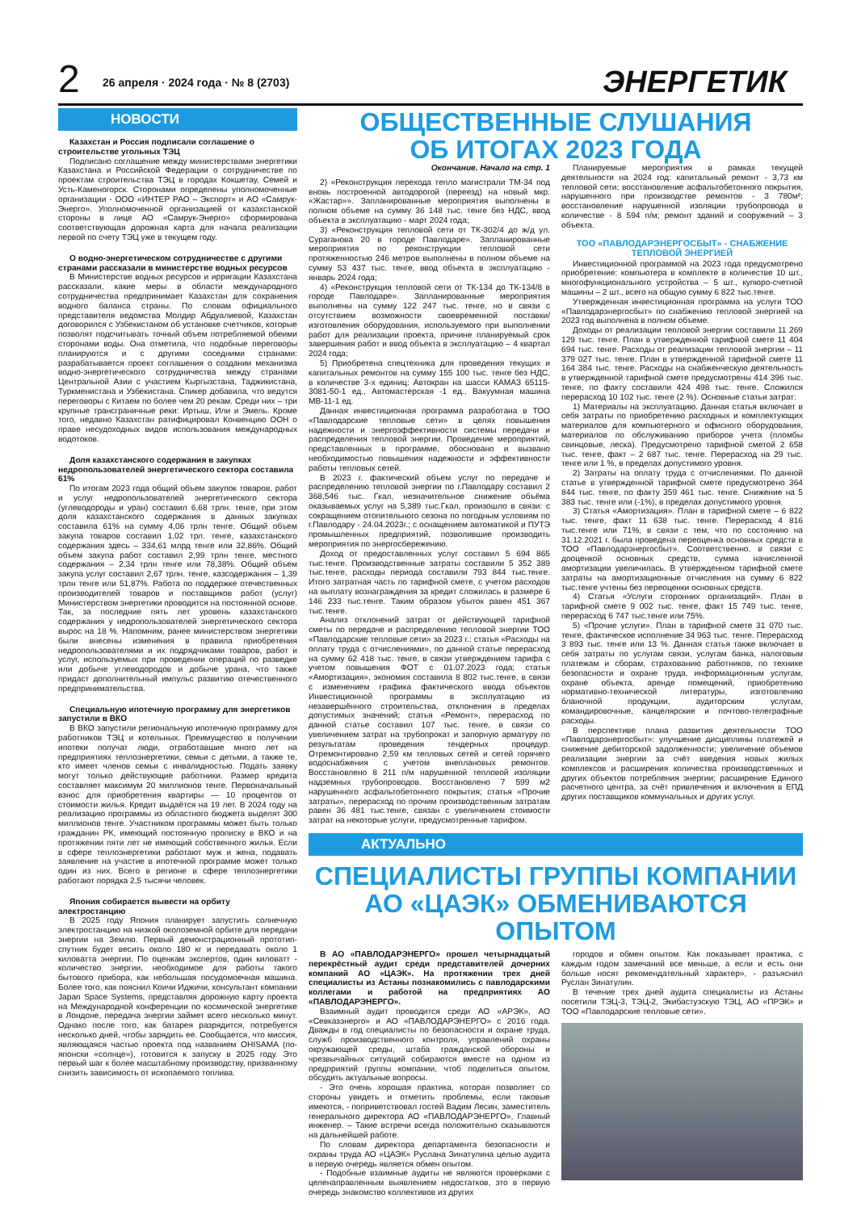2 26 апреля · 2024 года · № 8 (2703) ЭНЕРГЕТИК
НОВОСТИ
Казахстан и Россия подписали соглашение о строительстве угольных ТЭЦ
Подписано соглашение между министерствами энергетики Казахстана и Российской Федерации о сотрудничестве по проектам строительства ТЭЦ в городах Кокшетау, Семей и Усть-Каменогорск. Сторонами определены уполномоченные организации - ООО «ИНТЕР РАО – Экспорт» и АО «Самрук-Энерго». Уполномоченной организацией от казахстанской стороны в лице АО «Самрук-Энерго» сформирована соответствующая дорожная карта для начала реализации первой по счету ТЭЦ уже в текущем году.
О водно-энергетическом сотрудничестве с другими странами рассказали в министерстве водных ресурсов
В Министерстве водных ресурсов и ирригации Казахстана рассказали, какие меры в области международного сотрудничества предпринимает Казахстан для сохранения водного баланса страны. По словам официального представителя ведомства Молдир Абдуалиевой, Казахстан договорился с Узбекистаном об установке счетчиков, которые позволят подсчитывать точный объем потребляемой обеими сторонами воды. Она отметила, что подобные переговоры планируются и с другими соседними странами: разрабатывается проект соглашения о создании механизма водно-энергетического сотрудничества между странами Центральной Азии с участием Кыргызстана, Таджикистана, Туркменистана и Узбекистана. Спикер добавила, что ведутся переговоры с Китаем по более чем 20 рекам. Среди них – три крупные трансграничные реки: Иртыш, Или и Эмель. Кроме того, недавно Казахстан ратифицировал Конвенцию ООН о праве несудоходных видов использования международных водотоков.
Доля казахстанского содержания в закупках недропользователей энергетического сектора составила 61%
По итогам 2023 года общий объем закупок товаров, работ и услуг недропользователей энергетического сектора (углеводороды и уран) составил 6,68 трлн. тенге, при этом доля казахстанского содержания в данных закупках составила 61% на сумму 4,06 трлн тенге. Общий объем закупа товаров составил 1,02 трл. тенге, казахстанского содержания здесь – 334,61 млрд тенге или 32,86%. Общий объем закупа работ составил 2,99 трлн тенге, местного содержания – 2,34 трлн тенге или 78,38%. Общий объем закупа услуг составил 2,67 трлн. тенге, казсодержания – 1,39 трлн тенге или 51,87%. Работа по поддержке отечественных производителей товаров и поставщиков работ (услуг) Министерством энергетики проводится на постоянной основе. Так, за последние пять лет уровень казахстанского содержания у недропользователей энергетического сектора вырос на 18 %. Напомним, ранее министерством энергетики были внесены изменения в правила приобретения недропользователями и их подрядчиками товаров, работ и услуг, используемых при проведении операций по разведке или добыче углеводородов и добыче урана, что также придаст дополнительный импульс развитию отечественного предпринимательства.
Специальную ипотечную программу для энергетиков запустили в ВКО
В ВКО запустили региональную ипотечную программу для работников ТЭЦ и котельных. Преимущество в получении ипотеки получат люди, отработавшие много лет на предприятиях теплоэнергетики, семьи с детьми, а также те, кто имеет членов семьи с инвалидностью. Подать заявку могут только действующие работники. Размер кредита составляет максимум 20 миллионов тенге. Первоначальный взнос для приобретения квартиры — 10 процентов от стоимости жилья. Кредит выдаётся на 19 лет. В 2024 году на реализацию программы из областного бюджета выделят 300 миллионов тенге. Участником программы может быть только гражданин РК, имеющий постоянную прописку в ВКО и на протяжении пяти лет не имеющий собственного жилья. Если в сфере теплоэнергетики работают муж и жена, подавать заявление на участие в ипотечной программе может только один из них. Всего в регионе в сфере теплоэнергетики работают порядка 2,5 тысячи человек.
Япония собирается вывести на орбиту электростанцию
В 2025 году Япония планирует запустить солнечную электростанцию на низкой околоземной орбите для передачи энергии на Землю. Первый демонстрационный прототип-спутник будет весить около 180 кг и передавать около 1 киловатта энергии. По оценкам экспертов, один киловатт - количество энергии, необходимое для работы такого бытового прибора, как небольшая посудомоечная машина. Более того, как пояснил Коичи Иджичи, консультант компании Japan Space Systems, представляя дорожную карту проекта на Международной конференции по космической энергетике в Лондоне, передача энергии займет всего несколько минут. Однако после того, как батарея разрядится, потребуется несколько дней, чтобы зарядить ее. Сообщается, что миссия, являющаяся частью проекта под названием OHISAMA (по-японски «солнце»), готовится к запуску в 2025 году. Это первый шаг к более масштабному производству, призванному снизить зависимость от ископаемого топлива.
ОБЩЕСТВЕННЫЕ СЛУШАНИЯ
ОБ ИТОГАХ 2023 ГОДА
Окончание. Начало на стр. 1
2) «Реконструкция перехода тепло магистрали ТМ-34 под вновь построенной автодорогой (переезд) на новый мкр. «Жастар»». Запланированные мероприятия выполнены в полном объеме на сумму 36 148 тыс. тенге без НДС, ввод объекта в эксплуатацию - март 2024 года;
3) «Реконструкция тепловой сети от ТК-302/4 до ж/д ул. Сураганова 20 в городе Павлодаре». Запланированные мероприятия по реконструкции тепловой сети протяженностью 246 метров выполнены в полном объеме на сумму 53 437 тыс. тенге, ввод объекта в эксплуатацию - январь 2024 года;
4) «Реконструкция тепловой сети от ТК-134 до ТК-134/8 в городе Павлодаре». Запланированные мероприятия выполнены на сумму 122 247 тыс. тенге, но в связи с отсутствием возможности своевременной поставки/изготовления оборудования, используемого при выполнении работ для реализации проекта, причине планируемый срок завершения работ и ввод объекта в эксплуатацию – 4 квартал 2024 года;
5) Приобретена спецтехника для проведения текущих и капитальных ремонтов на сумму 155 100 тыс. тенге без НДС, в количестве 3-х единиц: Автокран на шасси КАМАЗ 65115-3081-50-1 ед., Автомастерская -1 ед., Вакуумная машина МВ-11-1 ед.
Данная инвестиционная программа разработана в ТОО «Павлодарские тепловые сети» в целях повышения надежности и энергоэффективности системы передачи и распределения тепловой энергии. Проведение мероприятий, представленных в программе, обосновано и вызвано необходимостью повышения надежности и эффективности работы тепловых сетей.
В 2023 г. фактический объем услуг по передаче и распределению тепловой энергии по г.Павлодару составил 2 368,546 тыс. Гкал, незначительное снижение объёма оказываемых услуг на 5,389 тыс.Гкал, произошло в связи: с сокращением отопительного сезона по погодным условиям по г.Павлодару - 24.04.2023г.; с оснащением автоматикой и ПУТЭ промышленных предприятий, позволившие производить мероприятия по энергосбережению.
Доход от предоставленных услуг составил 5 694 865 тыс.тенге. Производственные затраты составили 5 352 389 тыс.тенге, расходы периода составили 793 844 тыс.тенге. Итого затратная часть по тарифной смете, с учетом расходов на выплату вознаграждения за кредит сложилась в размере 6 146 233 тыс.тенге. Таким образом убыток равен 451 367 тыс.тенге.
Анализ отклонений затрат от действующей тарифной сметы по передаче и распределению тепловой энергии ТОО «Павлодарские тепловые сети» за 2023 г.: статья «Расходы на оплату труда с отчислениями», по данной статье перерасход на сумму 62 418 тыс. тенге, в связи утверждением тарифа с учетом повышения ФОТ с 01.07.2023 года; статья «Амортизация», экономия составила 8 802 тыс.тенге, в связи с изменением графика фактического ввода объектов Инвестиционной программы в эксплуатацию из незавершённого строительства, отклонения в пределах допустимых значений; статья «Ремонт», перерасход по данной статье составил 107 тыс. тенге, в связи со увеличением затрат на трубопрокат и запорную арматуру по результатам проведения тендерных процедур. Отремонтировано 2,59 км тепловых сетей и сетей горячего водоснабжения с учетом внеплановых ремонтов. Восстановлено 8 211 п/м нарушенной тепловой изоляции надземных трубопроводов. Восстановлено 7 599 м2 нарушенного асфальтобетонного покрытия; статья «Прочие затраты», перерасход по прочим производственным затратам равен 36 481 тыс.тенге, связан с увеличением стоимости затрат на некоторые услуги, предусмотренные тарифом.
Планируемые мероприятия в рамках текущей деятельности на 2024 год: капитальный ремонт - 3,73 км тепловой сети; восстановление асфальтобетонного покрытия, нарушенного при производстве ремонтов - 3 780м²; восстановление нарушенной изоляции трубопровода в количестве - 8 594 п/м; ремонт зданий и сооружений – 3 объекта.
ТОО «ПАВЛОДАРЭНЕРГОСБЫТ» - СНАБЖЕНИЕ ТЕПЛОВОЙ ЭНЕРГИЕЙ
Инвестиционной программой на 2023 года предусмотрено приобретение: компьютера в комплекте в количестве 10 шт., многофункционального устройства – 5 шт., купюро-счетной машины – 2 шт., всего на общую сумму 6 822 тыс.тенге.
Утвержденная инвестиционная программа на услуги ТОО «Павлодарэнергосбыт» по снабжению тепловой энергией на 2023 год выполнена в полном объеме.
Доходы от реализации тепловой энергии составили 11 269 129 тыс. тенге. План в утвержденной тарифной смете 11 404 694 тыс. тенге. Расходы от реализации тепловой энергии – 11 379 027 тыс. тенге. План в утвержденной тарифной смете 11 164 384 тыс. тенге. Расходы на снабженческую деятельность в утвержденной тарифной смете предусмотрены 414 396 тыс. тенге, по факту составили 424 498 тыс. тенге. Сложился перерасход 10 102 тыс. тенге (2 %). Основные статьи затрат:
1) Материалы на эксплуатацию. Данная статья включает в себя затраты по приобретению расходных и комплектующих материалов для компьютерного и офисного оборудования, материалов по обслуживанию приборов учета (пломбы свинцовые, леска). Предусмотрено тарифной сметой 2 658 тыс. тенге, факт – 2 687 тыс. тенге. Перерасход на 29 тыс. тенге или 1 %, в пределах допустимого уровня.
2) Затраты на оплату труда с отчислениями. По данной статье в утвержденной тарифной смете предусмотрено 364 844 тыс. тенге, по факту 359 461 тыс. тенге. Снижение на 5 383 тыс. тенге или (-1%), в пределах допустимого уровня.
3) Статья «Амортизация». План в тарифной смете – 6 822 тыс. тенге, факт 11 638 тыс. тенге. Перерасход 4 816 тыс.тенге или 71%, в связи с тем, что по состоянию на 31.12.2021 г. была проведена переоценка основных средств в ТОО «Павлодарэнергосбыт». Соответственно, в связи с дооценкой основных средств, сумма начисленной амортизации увеличилась. В утвержденном тарифной смете затраты на амортизационные отчисления на сумму 6 822 тыс.тенге учтены без переоценки основных средств.
4) Статья «Услуги сторонних организаций». План в тарифной смете 9 002 тыс. тенге, факт 15 749 тыс. тенге, перерасход 6 747 тыс.тенге или 75%.
5) «Прочие услуги». План в тарифной смете 31 070 тыс. тенге, фактическое исполнение 34 963 тыс. тенге. Перерасход 3 893 тыс. тенге или 13 %. Данная статья также включает в себя затраты по услугам связи, услугам банка, налоговым платежам и сборам, страхованию работников, по технике безопасности и охране труда, информационным услугам, охране объекта, аренде помещений, приобретению нормативно-технической литературы, изготовлению бланочной продукции, аудиторским услугам, командировочные, канцелярские и почтово-телеграфные расходы.
В перспективе плана развития деятельности ТОО «Павлодарэнергосбыт»: улучшение дисциплины платежей и снижение дебиторской задолженности; увеличение объемов реализации энергии за счёт введения новых жилых комплексов и расширения количества производственных и других объектов потребления энергии; расширение Единого расчетного центра, за счёт привлечения и включения в ЕПД других поставщиков коммунальных и других услуг.
АКТУАЛЬНО
СПЕЦИАЛИСТЫ ГРУППЫ КОМПАНИИ
АО «ЦАЭК» ОБМЕНИВАЮТСЯ ОПЫТОМ
В АО «ПАВЛОДАРЭНЕРГО» прошел четырнадцатый перекрёстный аудит среди представителей дочерних компаний АО «ЦАЭК». На протяжении трех дней специалисты из Астаны познакомились с павлодарскими коллегами и работой на предприятиях АО «ПАВЛОДАРЭНЕРГО».
Взаимный аудит проводится среди АО «АРЭК», АО «Севказэнерго» и АО «ПАВЛОДАРЭНЕРГО» с 2016 года. Дважды в год специалисты по безопасности и охране труда, служб производственного контроля, управлений охраны окружающей среды, штаба гражданской обороны и чрезвычайных ситуаций собираются вместе на одном из предприятий группы компании, чтоб поделиться опытом, обсудить актуальные вопросы.
- Это очень хорошая практика, которая позволяет со стороны увидеть и отметить проблемы, если таковые имеются, - поприветствовал гостей Вадим Лесин, заместитель генерального директора АО «ПАВЛОДАРЭНЕРГО», Главный инженер. – Такие встречи всегда положительно сказываются на дальнейшей работе.
По словам директора департамента безопасности и охраны труда АО «ЦАЭК» Руслана Зинатулина целью аудита в первую очередь является обмен опытом.
- Подобные взаимные аудиты не являются проверками с целенаправленным выявлением недостатков, это в первую очередь знакомство коллективов из других
городов и обмен опытом. Как показывает практика, с каждым годом замечаний все меньше, а если и есть они больше носят рекомендательный характер», - разъяснил Руслан Зинатулин.
В течение трех дней аудита специалисты из Астаны посетили ТЭЦ-3, ТЭЦ-2, Экибастузскую ТЭЦ, АО «ПРЭК» и ТОО «Павлодарские тепловые сети».